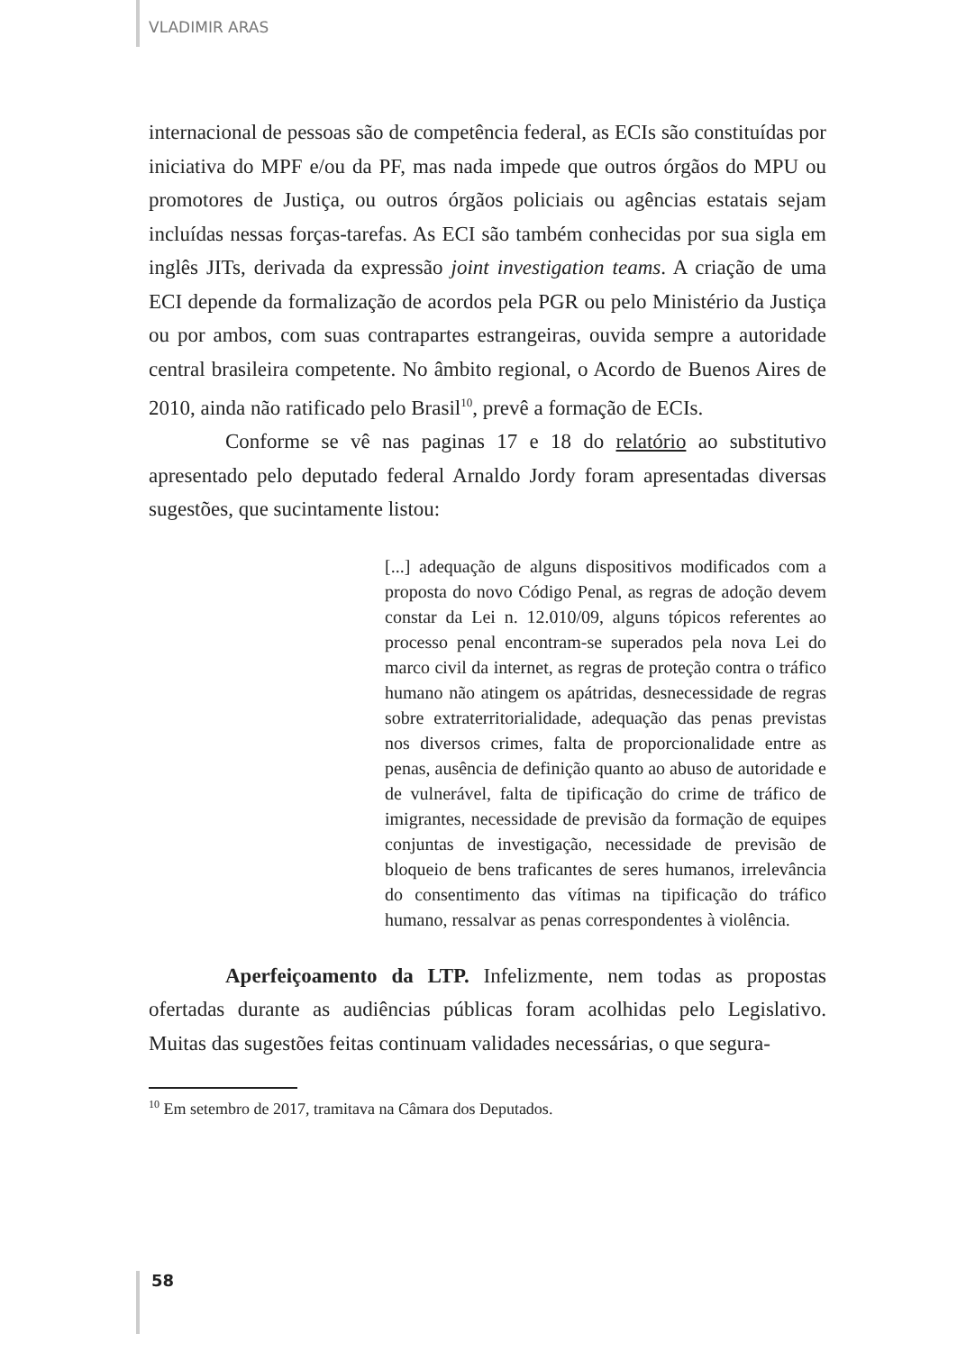VLADIMIR ARAS
internacional de pessoas são de competência federal, as ECIs são constituídas por iniciativa do MPF e/ou da PF, mas nada impede que outros órgãos do MPU ou promotores de Justiça, ou outros órgãos policiais ou agências estatais sejam incluídas nessas forças-tarefas. As ECI são também conhecidas por sua sigla em inglês JITs, derivada da expressão joint investigation teams. A criação de uma ECI depende da formalização de acordos pela PGR ou pelo Ministério da Justiça ou por ambos, com suas contrapartes estrangeiras, ouvida sempre a autoridade central brasileira competente. No âmbito regional, o Acordo de Buenos Aires de 2010, ainda não ratificado pelo Brasil<sup>10</sup>, prevê a formação de ECIs.
Conforme se vê nas paginas 17 e 18 do relatório ao substitutivo apresentado pelo deputado federal Arnaldo Jordy foram apresentadas diversas sugestões, que sucintamente listou:
[...] adequação de alguns dispositivos modificados com a proposta do novo Código Penal, as regras de adoção devem constar da Lei n. 12.010/09, alguns tópicos referentes ao processo penal encontram-se superados pela nova Lei do marco civil da internet, as regras de proteção contra o tráfico humano não atingem os apátridas, desnecessidade de regras sobre extraterritorialidade, adequação das penas previstas nos diversos crimes, falta de proporcionalidade entre as penas, ausência de definição quanto ao abuso de autoridade e de vulnerável, falta de tipificação do crime de tráfico de imigrantes, necessidade de previsão da formação de equipes conjuntas de investigação, necessidade de previsão de bloqueio de bens traficantes de seres humanos, irrelevância do consentimento das vítimas na tipificação do tráfico humano, ressalvar as penas correspondentes à violência.
Aperfeiçoamento da LTP. Infelizmente, nem todas as propostas ofertadas durante as audiências públicas foram acolhidas pelo Legislativo. Muitas das sugestões feitas continuam validades necessárias, o que segura-
<sup>10</sup> Em setembro de 2017, tramitava na Câmara dos Deputados.
58